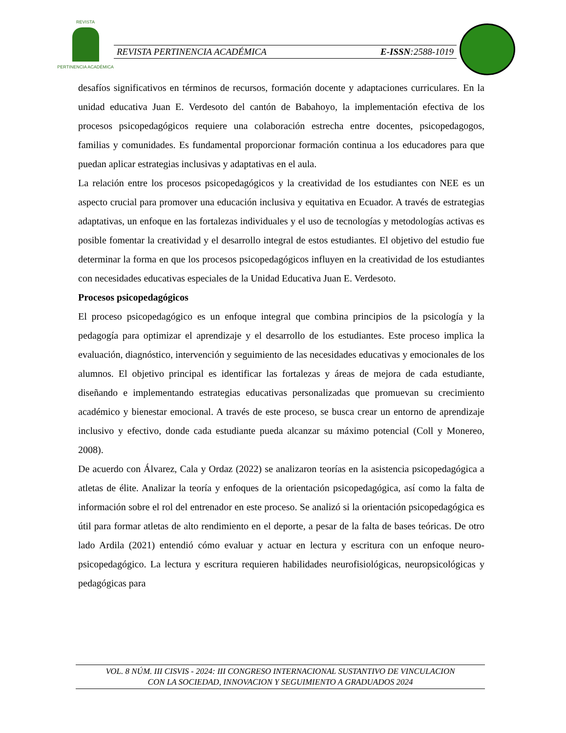REVISTA
PERTINENCIA ACADÉMICA
REVISTA PERTINENCIA ACADÉMICA E-ISSN:2588-1019
desafíos significativos en términos de recursos, formación docente y adaptaciones curriculares. En la unidad educativa Juan E. Verdesoto del cantón de Babahoyo, la implementación efectiva de los procesos psicopedagógicos requiere una colaboración estrecha entre docentes, psicopedagogos, familias y comunidades. Es fundamental proporcionar formación continua a los educadores para que puedan aplicar estrategias inclusivas y adaptativas en el aula.
La relación entre los procesos psicopedagógicos y la creatividad de los estudiantes con NEE es un aspecto crucial para promover una educación inclusiva y equitativa en Ecuador. A través de estrategias adaptativas, un enfoque en las fortalezas individuales y el uso de tecnologías y metodologías activas es posible fomentar la creatividad y el desarrollo integral de estos estudiantes. El objetivo del estudio fue determinar la forma en que los procesos psicopedagógicos influyen en la creatividad de los estudiantes con necesidades educativas especiales de la Unidad Educativa Juan E. Verdesoto.
Procesos psicopedagógicos
El proceso psicopedagógico es un enfoque integral que combina principios de la psicología y la pedagogía para optimizar el aprendizaje y el desarrollo de los estudiantes. Este proceso implica la evaluación, diagnóstico, intervención y seguimiento de las necesidades educativas y emocionales de los alumnos. El objetivo principal es identificar las fortalezas y áreas de mejora de cada estudiante, diseñando e implementando estrategias educativas personalizadas que promuevan su crecimiento académico y bienestar emocional. A través de este proceso, se busca crear un entorno de aprendizaje inclusivo y efectivo, donde cada estudiante pueda alcanzar su máximo potencial (Coll y Monereo, 2008).
De acuerdo con Álvarez, Cala y Ordaz (2022) se analizaron teorías en la asistencia psicopedagógica a atletas de élite. Analizar la teoría y enfoques de la orientación psicopedagógica, así como la falta de información sobre el rol del entrenador en este proceso. Se analizó si la orientación psicopedagógica es útil para formar atletas de alto rendimiento en el deporte, a pesar de la falta de bases teóricas. De otro lado Ardila (2021) entendió cómo evaluar y actuar en lectura y escritura con un enfoque neuro-psicopedagógico. La lectura y escritura requieren habilidades neurofisiológicas, neuropsicológicas y pedagógicas para
VOL. 8 NÚM. III CISVIS - 2024: III CONGRESO INTERNACIONAL SUSTANTIVO DE VINCULACION
CON LA SOCIEDAD, INNOVACION Y SEGUIMIENTO A GRADUADOS 2024